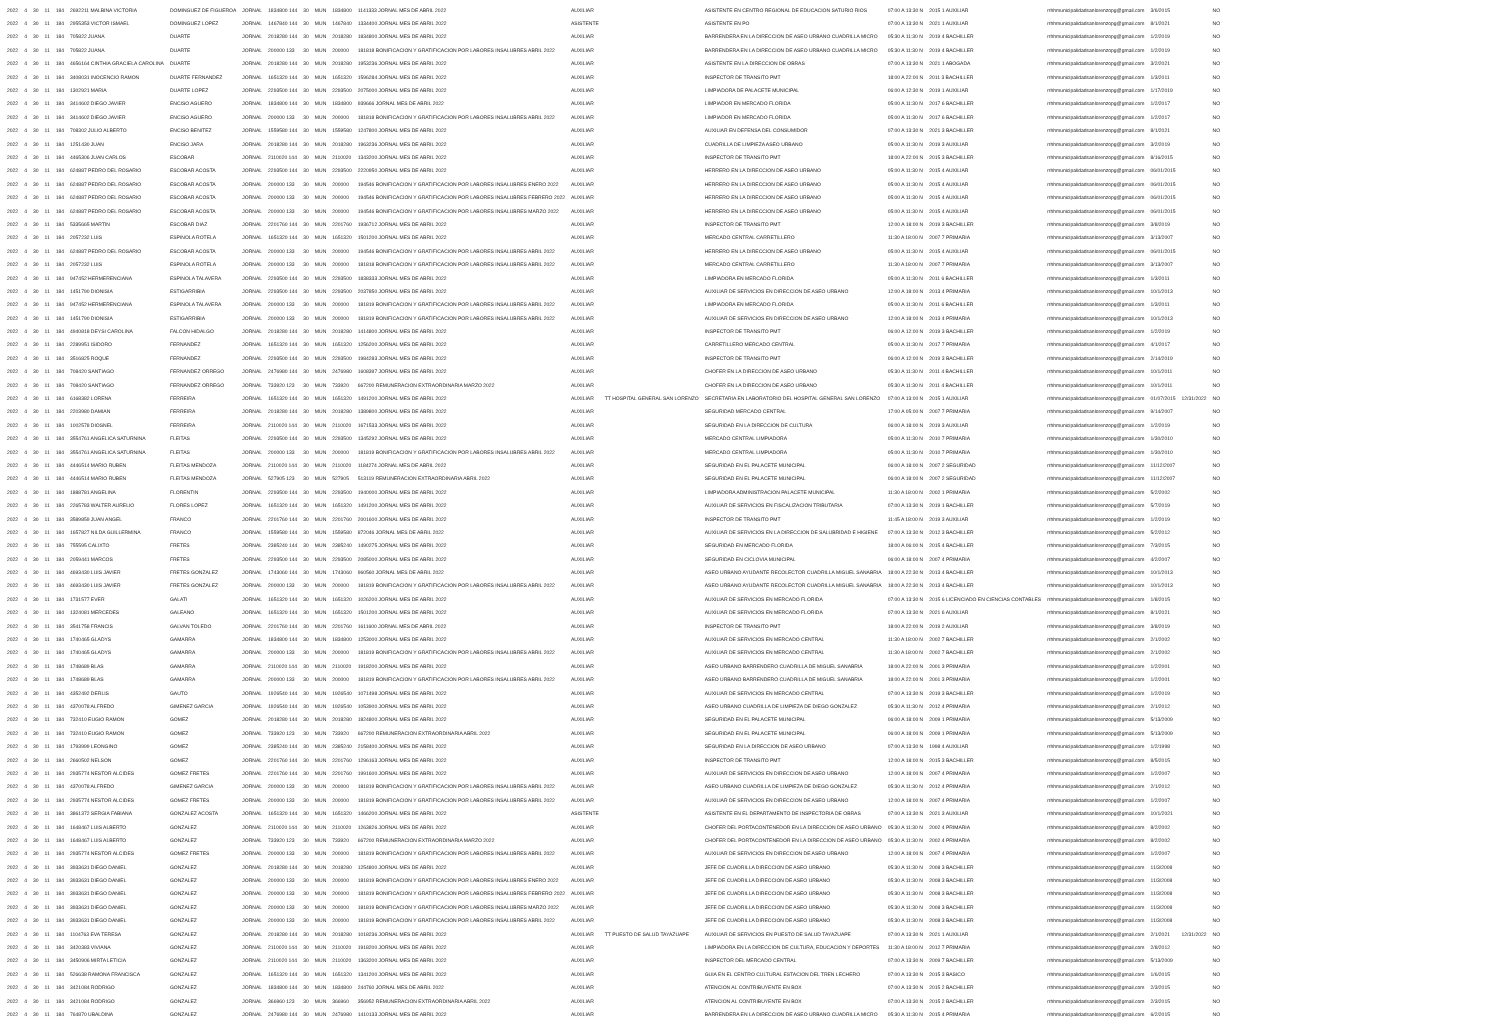| 2022 | 4 | 30 | 11 | 184 | 2692211 MALBINA VICTORIA | DOMINGUEZ DE FIGUEROA | JORNAL | 1834800 144 | 30 | MUN | 1834800 | 1141333 JORNAL MES DE ABRIL 2022 | AUXILIAR | | ASISTENTE EN CENTRO REGIONAL DE EDUCACION SATURIO RIOS | 07:00 A 13:30 N | 2015 1 AUXILIAR | rrhhmunicipalidadsanlorenzopg@gmail.com | 3/6/2015 | | NO |
| 2022 | 4 | 30 | 11 | 184 | 2955353 VICTOR ISMAEL | DOMINGUEZ LOPEZ | JORNAL | 1467840 144 | 30 | MUN | 1467840 | 1334400 JORNAL MES DE ABRIL 2022 | ASISTENTE | | ASISTENTE EN PO | 07:00 A 13:30 N | 2021 1 AUXILIAR | rrhhmunicipalidadsanlorenzopg@gmail.com | 8/1/2021 | | NO |
| 2022 | 4 | 30 | 11 | 184 | 705822 JUANA | DUARTE | JORNAL | 2018280 144 | 30 | MUN | 2018280 | 1834800 JORNAL MES DE ABRIL 2022 | AUXILIAR | | BARRENDERA EN LA DIRECCION DE ASEO URBANO CUADRILLA MICRO | 05:30 A 11:30 N | 2019 4 BACHILLER | rrhhmunicipalidadsanlorenzopg@gmail.com | 1/2/2019 | | NO |
| 2022 | 4 | 30 | 11 | 184 | 705822 JUANA | DUARTE | JORNAL | 200000 133 | 30 | MUN | 200000 | 181818 BONIFICACION Y GRATIFICACION POR LABORES INSALUBRES ABRIL 2022 | AUXILIAR | | BARRENDERA EN LA DIRECCION DE ASEO URBANO CUADRILLA MICRO | 05:30 A 11:30 N | 2019 4 BACHILLER | rrhhmunicipalidadsanlorenzopg@gmail.com | 1/2/2019 | | NO |
| 2022 | 4 | 30 | 11 | 184 | 4656164 CINTHIA GRACIELA CAROLINA | DUARTE | JORNAL | 2018280 144 | 30 | MUN | 2018280 | 1953236 JORNAL MES DE ABRIL 2022 | AUXILIAR | | ASISTENTE EN LA DIRECCION DE OBRAS | 07:00 A 13:30 N | 2021 1 ABOGADA | rrhhmunicipalidadsanlorenzopg@gmail.com | 3/2/2021 | | NO |
| 2022 | 4 | 30 | 11 | 184 | 3408031 INOCENCIO RAMON | DUARTE FERNANDEZ | JORNAL | 1651320 144 | 30 | MUN | 1651320 | 1596284 JORNAL MES DE ABRIL 2022 | AUXILIAR | | INSPECTOR DE TRANSITO PMT | 18:00 A 22:00 N | 2011 3 BACHILLER | rrhhmunicipalidadsanlorenzopg@gmail.com | 1/3/2011 | | NO |
| 2022 | 4 | 30 | 11 | 184 | 1302921 MARIA | DUARTE LOPEZ | JORNAL | 2293500 144 | 30 | MUN | 2293500 | 2075000 JORNAL MES DE ABRIL 2022 | AUXILIAR | | LIMPIADORA DE PALACETE MUNICIPAL | 06:00 A 12:30 N | 2019 1 AUXILIAR | rrhhmunicipalidadsanlorenzopg@gmail.com | 1/17/2019 | | NO |
| 2022 | 4 | 30 | 11 | 184 | 3414602 DIEGO JAVIER | ENCISO AGUERO | JORNAL | 1834800 144 | 30 | MUN | 1834800 | 939666 JORNAL MES DE ABRIL 2022 | AUXILIAR | | LIMPIADOR EN MERCADO FLORIDA | 05:00 A 11:30 N | 2017 6 BACHILLER | rrhhmunicipalidadsanlorenzopg@gmail.com | 1/2/2017 | | NO |
| 2022 | 4 | 30 | 11 | 184 | 3414602 DIEGO JAVIER | ENCISO AGUERO | JORNAL | 200000 133 | 30 | MUN | 200000 | 181818 BONIFICACION Y GRATIFICACION POR LABORES INSALUBRES ABRIL 2022 | AUXILIAR | | LIMPIADOR EN MERCADO FLORIDA | 05:00 A 11:30 N | 2017 6 BACHILLER | rrhhmunicipalidadsanlorenzopg@gmail.com | 1/2/2017 | | NO |
| 2022 | 4 | 30 | 11 | 184 | 708302 JULIO ALBERTO | ENCISO BENITEZ | JORNAL | 1559580 144 | 30 | MUN | 1559580 | 1247800 JORNAL MES DE ABRIL 2022 | AUXILIAR | | AUXILIAR EN DEFENSA DEL CONSUMIDOR | 07:00 A 13:30 N | 2021 3 BACHILLER | rrhhmunicipalidadsanlorenzopg@gmail.com | 8/1/2021 | | NO |
| 2022 | 4 | 30 | 11 | 184 | 1251430 JUAN | ENCISO JARA | JORNAL | 2018280 144 | 30 | MUN | 2018280 | 1963236 JORNAL MES DE ABRIL 2022 | AUXILIAR | | CUADRILLA DE LIMPIEZA ASEO URBANO | 05:00 A 11:30 N | 2019 3 AUXILIAR | rrhhmunicipalidadsanlorenzopg@gmail.com | 3/2/2019 | | NO |
| 2022 | 4 | 30 | 11 | 184 | 4465306 JUAN CARLOS | ESCOBAR | JORNAL | 2110020 144 | 30 | MUN | 2110020 | 1343200 JORNAL MES DE ABRIL 2022 | AUXILIAR | | INSPECTOR DE TRANSITO PMT | 18:00 A 22:00 N | 2015 3 BACHILLER | rrhhmunicipalidadsanlorenzopg@gmail.com | 8/16/2015 | | NO |
| 2022 | 4 | 30 | 11 | 184 | 624887 PEDRO DEL ROSARIO | ESCOBAR ACOSTA | JORNAL | 2293500 144 | 30 | MUN | 2293500 | 2220950 JORNAL MES DE ABRIL 2022 | AUXILIAR | | HERRERO EN LA DIRECCION DE ASEO URBANO | 05:00 A 11:30 N | 2015 4 AUXILIAR | rrhhmunicipalidadsanlorenzopg@gmail.com | 06/01/2015 | | NO |
| 2022 | 4 | 30 | 11 | 184 | 624887 PEDRO DEL ROSARIO | ESCOBAR ACOSTA | JORNAL | 200000 133 | 30 | MUN | 200000 | 194546 BONIFICACION Y GRATIFICACION POR LABORES INSALUBRES ENERO 2022 | AUXILIAR | | HERRERO EN LA DIRECCION DE ASEO URBANO | 05:00 A 11:30 N | 2015 4 AUXILIAR | rrhhmunicipalidadsanlorenzopg@gmail.com | 06/01/2015 | | NO |
| 2022 | 4 | 30 | 11 | 184 | 624887 PEDRO DEL ROSARIO | ESCOBAR ACOSTA | JORNAL | 200000 133 | 30 | MUN | 200000 | 194546 BONIFICACION Y GRATIFICACION POR LABORES INSALUBRES FEBRERO 2022 | AUXILIAR | | HERRERO EN LA DIRECCION DE ASEO URBANO | 05:00 A 11:30 N | 2015 4 AUXILIAR | rrhhmunicipalidadsanlorenzopg@gmail.com | 06/01/2015 | | NO |
| 2022 | 4 | 30 | 11 | 184 | 624887 PEDRO DEL ROSARIO | ESCOBAR ACOSTA | JORNAL | 200000 133 | 30 | MUN | 200000 | 194546 BONIFICACION Y GRATIFICACION POR LABORES INSALUBRES MARZO 2022 | AUXILIAR | | HERRERO EN LA DIRECCION DE ASEO URBANO | 05:00 A 11:30 N | 2015 4 AUXILIAR | rrhhmunicipalidadsanlorenzopg@gmail.com | 06/01/2015 | | NO |
| 2022 | 4 | 30 | 11 | 184 | 5335665 MARTIN | ESCOBAR DIAZ | JORNAL | 2201760 144 | 30 | MUN | 2201760 | 1936712 JORNAL MES DE ABRIL 2022 | AUXILIAR | | INSPECTOR DE TRANSITO PMT | 12:00 A 18:00 N | 2019 3 BACHILLER | rrhhmunicipalidadsanlorenzopg@gmail.com | 3/8/2019 | | NO |
| 2022 | 4 | 30 | 11 | 184 | 2057232 LUIS | ESPINOLA ROTELA | JORNAL | 1651320 144 | 30 | MUN | 1651320 | 1501200 JORNAL MES DE ABRIL 2022 | AUXILIAR | | MERCADO CENTRAL CARRETILLERO | 11:30 A 18:00 N | 2007 7 PRIMARIA | rrhhmunicipalidadsanlorenzopg@gmail.com | 3/13/2007 | | NO |
| 2022 | 4 | 30 | 11 | 184 | 624887 PEDRO DEL ROSARIO | ESCOBAR ACOSTA | JORNAL | 200000 133 | 30 | MUN | 200000 | 194546 BONIFICACION Y GRATIFICACION POR LABORES INSALUBRES ABRIL 2022 | AUXILIAR | | HERRERO EN LA DIRECCION DE ASEO URBANO | 05:00 A 11:30 N | 2015 4 AUXILIAR | rrhhmunicipalidadsanlorenzopg@gmail.com | 06/01/2015 | | NO |
| 2022 | 4 | 30 | 11 | 184 | 2057232 LUIS | ESPINOLA ROTELA | JORNAL | 200000 133 | 30 | MUN | 200000 | 181818 BONIFICACION Y GRATIFICACION POR LABORES INSALUBRES ABRIL 2022 | AUXILIAR | | MERCADO CENTRAL CARRETILLERO | 11:30 A 18:00 N | 2007 7 PRIMARIA | rrhhmunicipalidadsanlorenzopg@gmail.com | 3/13/2007 | | NO |
| 2022 | 4 | 30 | 11 | 184 | 947452 HERMERENCIANA | ESPINOLA TALAVERA | JORNAL | 2293500 144 | 30 | MUN | 2293500 | 1838333 JORNAL MES DE ABRIL 2022 | AUXILIAR | | LIMPIADORA EN MERCADO FLORIDA | 05:00 A 11:30 N | 2011 6 BACHILLER | rrhhmunicipalidadsanlorenzopg@gmail.com | 1/3/2011 | | NO |
| 2022 | 4 | 30 | 11 | 184 | 1451790 DIONISIA | ESTIGARRIBIA | JORNAL | 2293500 144 | 30 | MUN | 2293500 | 2037850 JORNAL MES DE ABRIL 2022 | AUXILIAR | | AUXILIAR DE SERVICIOS EN DIRECCION DE ASEO URBANO | 12:00 A 18:00 N | 2013 4 PRIMARIA | rrhhmunicipalidadsanlorenzopg@gmail.com | 10/1/2013 | | NO |
| 2022 | 4 | 30 | 11 | 184 | 947452 HERMERENCIANA | ESPINOLA TALAVERA | JORNAL | 200000 133 | 30 | MUN | 200000 | 181819 BONIFICACION Y GRATIFICACION POR LABORES INSALUBRES ABRIL 2022 | AUXILIAR | | LIMPIADORA EN MERCADO FLORIDA | 05:00 A 11:30 N | 2011 6 BACHILLER | rrhhmunicipalidadsanlorenzopg@gmail.com | 1/3/2011 | | NO |
| 2022 | 4 | 30 | 11 | 184 | 1451790 DIONISIA | ESTIGARRIBIA | JORNAL | 200000 133 | 30 | MUN | 200000 | 181819 BONIFICACION Y GRATIFICACION POR LABORES INSALUBRES ABRIL 2022 | AUXILIAR | | AUXILIAR DE SERVICIOS EN DIRECCION DE ASEO URBANO | 12:00 A 18:00 N | 2013 4 PRIMARIA | rrhhmunicipalidadsanlorenzopg@gmail.com | 10/1/2013 | | NO |
| 2022 | 4 | 30 | 11 | 184 | 4940818 DEYSI CAROLINA | FALCON HIDALGO | JORNAL | 2018280 144 | 30 | MUN | 2018280 | 1414800 JORNAL MES DE ABRIL 2022 | AUXILIAR | | INSPECTOR DE TRANSITO PMT | 06:00 A 12:00 N | 2019 3 BACHILLER | rrhhmunicipalidadsanlorenzopg@gmail.com | 1/2/2019 | | NO |
| 2022 | 4 | 30 | 11 | 184 | 2289951 ISIDORO | FERNANDEZ | JORNAL | 1651320 144 | 30 | MUN | 1651320 | 1256200 JORNAL MES DE ABRIL 2022 | AUXILIAR | | CARRETILLERO MERCADO CENTRAL | 05:00 A 11:30 N | 2017 7 PRIMARIA | rrhhmunicipalidadsanlorenzopg@gmail.com | 4/1/2017 | | NO |
| 2022 | 4 | 30 | 11 | 184 | 3516825 ROQUE | FERNANDEZ | JORNAL | 2293500 144 | 30 | MUN | 2293500 | 1984283 JORNAL MES DE ABRIL 2022 | AUXILIAR | | INSPECTOR DE TRANSITO PMT | 06:00 A 12:00 N | 2019 3 BACHILLER | rrhhmunicipalidadsanlorenzopg@gmail.com | 2/14/2019 | | NO |
| 2022 | 4 | 30 | 11 | 184 | 708420 SANTIAGO | FERNANDEZ ORREGO | JORNAL | 2476980 144 | 30 | MUN | 2476980 | 1608397 JORNAL MES DE ABRIL 2022 | AUXILIAR | | CHOFER EN LA DIRECCION DE ASEO URBANO | 05:30 A 11:30 N | 2011 4 BACHILLER | rrhhmunicipalidadsanlorenzopg@gmail.com | 10/1/2011 | | NO |
| 2022 | 4 | 30 | 11 | 184 | 708420 SANTIAGO | FERNANDEZ ORREGO | JORNAL | 733920 123 | 30 | MUN | 733920 | 667200 REMUNERACION EXTRAORDINARIA MARZO 2022 | AUXILIAR | | CHOFER EN LA DIRECCION DE ASEO URBANO | 05:30 A 11:30 N | 2011 4 BACHILLER | rrhhmunicipalidadsanlorenzopg@gmail.com | 10/1/2011 | | NO |
| 2022 | 4 | 30 | 11 | 184 | 6168382 LORENA | FERREIRA | JORNAL | 1651320 144 | 30 | MUN | 1651320 | 1491200 JORNAL MES DE ABRIL 2022 | AUXILIAR | TT HOSPITAL GENERAL SAN LORENZO | SECRETARIA EN LABORATORIO DEL HOSPITAL GENERAL SAN LORENZO | 07:00 A 13:00 N | 2015 1 AUXILIAR | rrhhmunicipalidadsanlorenzopg@gmail.com | 01/07/2015 | 12/31/2022 | NO |
| 2022 | 4 | 30 | 11 | 184 | 2203980 DAMIAN | FERREIRA | JORNAL | 2018280 144 | 30 | MUN | 2018280 | 1389800 JORNAL MES DE ABRIL 2022 | AUXILIAR | | SEGURIDAD MERCADO CENTRAL | 17:00 A 05:00 N | 2007 7 PRIMARIA | rrhhmunicipalidadsanlorenzopg@gmail.com | 9/14/2007 | | NO |
| 2022 | 4 | 30 | 11 | 184 | 1002578 DIOSNEL | FERREIRA | JORNAL | 2110020 144 | 30 | MUN | 2110020 | 1671533 JORNAL MES DE ABRIL 2022 | AUXILIAR | | SEGURIDAD EN LA DIRECCION DE CULTURA | 06:00 A 18:00 N | 2019 3 AUXILIAR | rrhhmunicipalidadsanlorenzopg@gmail.com | 1/2/2019 | | NO |
| 2022 | 4 | 30 | 11 | 184 | 3554761 ANGELICA SATURNINA | FLEITAS | JORNAL | 2293500 144 | 30 | MUN | 2293500 | 1345292 JORNAL MES DE ABRIL 2022 | AUXILIAR | | MERCADO CENTRAL LIMPIADORA | 05:00 A 11:30 N | 2010 7 PRIMARIA | rrhhmunicipalidadsanlorenzopg@gmail.com | 1/30/2010 | | NO |
| 2022 | 4 | 30 | 11 | 184 | 3554761 ANGELICA SATURNINA | FLEITAS | JORNAL | 200000 133 | 30 | MUN | 200000 | 181819 BONIFICACION Y GRATIFICACION POR LABORES INSALUBRES ABRIL 2022 | AUXILIAR | | MERCADO CENTRAL LIMPIADORA | 05:00 A 11:30 N | 2010 7 PRIMARIA | rrhhmunicipalidadsanlorenzopg@gmail.com | 1/30/2010 | | NO |
| 2022 | 4 | 30 | 11 | 184 | 4446514 MARIO RUBEN | FLEITAS MENDOZA | JORNAL | 2110020 144 | 30 | MUN | 2110020 | 1184274 JORNAL MES DE ABRIL 2022 | AUXILIAR | | SEGURIDAD EN EL PALACETE MUNICIPAL | 06:00 A 18:00 N | 2007 2 SEGURIDAD | rrhhmunicipalidadsanlorenzopg@gmail.com | 11/12/2007 | | NO |
| 2022 | 4 | 30 | 11 | 184 | 4446514 MARIO RUBEN | FLEITAS MENDOZA | JORNAL | 527905 123 | 30 | MUN | 527905 | 513119 REMUNERACION EXTRAORDINARIA ABRIL 2022 | AUXILIAR | | SEGURIDAD EN EL PALACETE MUNICIPAL | 06:00 A 18:00 N | 2007 2 SEGURIDAD | rrhhmunicipalidadsanlorenzopg@gmail.com | 11/12/2007 | | NO |
| 2022 | 4 | 30 | 11 | 184 | 1888781 ANGELINA | FLORENTIN | JORNAL | 2293500 144 | 30 | MUN | 2293500 | 1940000 JORNAL MES DE ABRIL 2022 | AUXILIAR | | LIMPIADORA ADMINISTRACION PALACETE MUNICIPAL | 11:30 A 18:00 N | 2002 1 PRIMARIA | rrhhmunicipalidadsanlorenzopg@gmail.com | 5/2/2002 | | NO |
| 2022 | 4 | 30 | 11 | 184 | 2265783 WALTER AURELIO | FLORES LOPEZ | JORNAL | 1651320 144 | 30 | MUN | 1651320 | 1491200 JORNAL MES DE ABRIL 2022 | AUXILIAR | | AUXILIAR DE SERVICIOS EN FISCALIZACION TRIBUTARIA | 07:00 A 13:30 N | 2019 1 BACHILLER | rrhhmunicipalidadsanlorenzopg@gmail.com | 5/7/2019 | | NO |
| 2022 | 4 | 30 | 11 | 184 | 3589859 JUAN ANGEL | FRANCO | JORNAL | 2201760 144 | 30 | MUN | 2201760 | 2001600 JORNAL MES DE ABRIL 2022 | AUXILIAR | | INSPECTOR DE TRANSITO PMT | 11:45 A 18:00 N | 2019 3 AUXILIAR | rrhhmunicipalidadsanlorenzopg@gmail.com | 1/2/2019 | | NO |
| 2022 | 4 | 30 | 11 | 184 | 1657827 NILDA GUILLERMINA | FRANCO | JORNAL | 1559580 144 | 30 | MUN | 1559580 | 872046 JORNAL MES DE ABRIL 2022 | AUXILIAR | | AUXILIAR DE SERVICIOS EN LA DIRECCION DE SALUBRIDAD E HIGIENE | 07:00 A 13:30 N | 2012 3 BACHILLER | rrhhmunicipalidadsanlorenzopg@gmail.com | 5/2/2012 | | NO |
| 2022 | 4 | 30 | 11 | 184 | 755595 CALIXTO | FRETES | JORNAL | 2385240 144 | 30 | MUN | 2385240 | 1490275 JORNAL MES DE ABRIL 2022 | AUXILIAR | | SEGURIDAD EN MERCADO FLORIDA | 18:00 A 06:00 N | 2015 4 BACHILLER | rrhhmunicipalidadsanlorenzopg@gmail.com | 7/3/2015 | | NO |
| 2022 | 4 | 30 | 11 | 184 | 2059441 MARCOS | FRETES | JORNAL | 2293500 144 | 30 | MUN | 2293500 | 2085000 JORNAL MES DE ABRIL 2022 | AUXILIAR | | SEGURIDAD EN CICLOVIA MUNICIPAL | 06:00 A 18:00 N | 2007 4 PRIMARIA | rrhhmunicipalidadsanlorenzopg@gmail.com | 4/2/2007 | | NO |
| 2022 | 4 | 30 | 11 | 184 | 4693430 LUIS JAVIER | FRETES GONZALEZ | JORNAL | 1743060 144 | 30 | MUN | 1743060 | 960560 JORNAL MES DE ABRIL 2022 | AUXILIAR | | ASEO URBANO AYUDANTE RECOLECTOR CUADRILLA MIGUEL SANABRIA | 18:00 A 22:30 N | 2013 4 BACHILLER | rrhhmunicipalidadsanlorenzopg@gmail.com | 10/1/2013 | | NO |
| 2022 | 4 | 30 | 11 | 184 | 4693430 LUIS JAVIER | FRETES GONZALEZ | JORNAL | 200000 133 | 30 | MUN | 200000 | 181819 BONIFICACION Y GRATIFICACION POR LABORES INSALUBRES ABRIL 2022 | AUXILIAR | | ASEO URBANO AYUDANTE RECOLECTOR CUADRILLA MIGUEL SANABRIA | 18:00 A 22:30 N | 2013 4 BACHILLER | rrhhmunicipalidadsanlorenzopg@gmail.com | 10/1/2013 | | NO |
| 2022 | 4 | 30 | 11 | 184 | 1731577 EVER | GALATI | JORNAL | 1651320 144 | 30 | MUN | 1651320 | 1026200 JORNAL MES DE ABRIL 2022 | AUXILIAR | | AUXILIAR DE SERVICIOS EN MERCADO FLORIDA | 07:00 A 13:30 N | 2015 6 LICENCIADO EN CIENCIAS CONTABLES | rrhhmunicipalidadsanlorenzopg@gmail.com | 1/8/2015 | | NO |
| 2022 | 4 | 30 | 11 | 184 | 1324081 MERCEDES | GALEANO | JORNAL | 1651320 144 | 30 | MUN | 1651320 | 1501200 JORNAL MES DE ABRIL 2022 | AUXILIAR | | AUXILIAR DE SERVICIOS EN MERCADO FLORIDA | 07:00 A 13:30 N | 2021 6 AUXILIAR | rrhhmunicipalidadsanlorenzopg@gmail.com | 8/1/2021 | | NO |
| 2022 | 4 | 30 | 11 | 184 | 3541758 FRANCIS | GALVAN TOLEDO | JORNAL | 2201760 144 | 30 | MUN | 2201760 | 1611600 JORNAL MES DE ABRIL 2022 | AUXILIAR | | INSPECTOR DE TRANSITO PMT | 18:00 A 22:00 N | 2019 2 AUXILIAR | rrhhmunicipalidadsanlorenzopg@gmail.com | 3/8/2019 | | NO |
| 2022 | 4 | 30 | 11 | 184 | 1740465 GLADYS | GAMARRA | JORNAL | 1834800 144 | 30 | MUN | 1834800 | 1253000 JORNAL MES DE ABRIL 2022 | AUXILIAR | | AUXILIAR DE SERVICIOS EN MERCADO CENTRAL | 11:30 A 18:00 N | 2002 7 BACHILLER | rrhhmunicipalidadsanlorenzopg@gmail.com | 2/1/2002 | | NO |
| 2022 | 4 | 30 | 11 | 184 | 1740465 GLADYS | GAMARRA | JORNAL | 200000 133 | 30 | MUN | 200000 | 181819 BONIFICACION Y GRATIFICACION POR LABORES INSALUBRES ABRIL 2022 | AUXILIAR | | AUXILIAR DE SERVICIOS EN MERCADO CENTRAL | 11:30 A 18:00 N | 2002 7 BACHILLER | rrhhmunicipalidadsanlorenzopg@gmail.com | 2/1/2002 | | NO |
| 2022 | 4 | 30 | 11 | 184 | 1748689 BLAS | GAMARRA | JORNAL | 2110020 144 | 30 | MUN | 2110020 | 1918200 JORNAL MES DE ABRIL 2022 | AUXILIAR | | ASEO URBANO BARRENDERO CUADRILLA DE MIGUEL SANABRIA | 18:00 A 22:00 N | 2001 3 PRIMARIA | rrhhmunicipalidadsanlorenzopg@gmail.com | 1/2/2001 | | NO |
| 2022 | 4 | 30 | 11 | 184 | 1748689 BLAS | GAMARRA | JORNAL | 200000 133 | 30 | MUN | 200000 | 181819 BONIFICACION Y GRATIFICACION POR LABORES INSALUBRES ABRIL 2022 | AUXILIAR | | ASEO URBANO BARRENDERO CUADRILLA DE MIGUEL SANABRIA | 18:00 A 22:00 N | 2001 3 PRIMARIA | rrhhmunicipalidadsanlorenzopg@gmail.com | 1/2/2001 | | NO |
| 2022 | 4 | 30 | 11 | 184 | 4352492 DERLIS | GAUTO | JORNAL | 1926540 144 | 30 | MUN | 1926540 | 1071498 JORNAL MES DE ABRIL 2022 | AUXILIAR | | AUXILIAR DE SERVICIOS EN MERCADO CENTRAL | 07:00 A 13:30 N | 2019 3 BACHILLER | rrhhmunicipalidadsanlorenzopg@gmail.com | 1/2/2019 | | NO |
| 2022 | 4 | 30 | 11 | 184 | 4370078 ALFREDO | GIMENEZ GARCIA | JORNAL | 1926540 144 | 30 | MUN | 1926540 | 1053900 JORNAL MES DE ABRIL 2022 | AUXILIAR | | ASEO URBANO CUADRILLA DE LIMPIEZA DE DIEGO GONZALEZ | 05:30 A 11:30 N | 2012 4 PRIMARIA | rrhhmunicipalidadsanlorenzopg@gmail.com | 2/1/2012 | | NO |
| 2022 | 4 | 30 | 11 | 184 | 732410 EUGIO RAMON | GOMEZ | JORNAL | 2018280 144 | 30 | MUN | 2018280 | 1824800 JORNAL MES DE ABRIL 2022 | AUXILIAR | | SEGURIDAD EN EL PALACETE MUNICIPAL | 06:00 A 18:00 N | 2009 1 PRIMARIA | rrhhmunicipalidadsanlorenzopg@gmail.com | 5/13/2009 | | NO |
| 2022 | 4 | 30 | 11 | 184 | 732410 EUGIO RAMON | GOMEZ | JORNAL | 733920 123 | 30 | MUN | 733920 | 667200 REMUNERACION EXTRAORDINARIA ABRIL 2022 | AUXILIAR | | SEGURIDAD EN EL PALACETE MUNICIPAL | 06:00 A 18:00 N | 2009 1 PRIMARIA | rrhhmunicipalidadsanlorenzopg@gmail.com | 5/13/2009 | | NO |
| 2022 | 4 | 30 | 11 | 184 | 1793999 LEONGINO | GOMEZ | JORNAL | 2385240 144 | 30 | MUN | 2385240 | 2158400 JORNAL MES DE ABRIL 2022 | AUXILIAR | | SEGURIDAD EN LA DIRECCION DE ASEO URBANO | 07:00 A 13:30 N | 1998 4 AUXILIAR | rrhhmunicipalidadsanlorenzopg@gmail.com | 1/2/1998 | | NO |
| 2022 | 4 | 30 | 11 | 184 | 2660502 NELSON | GOMEZ | JORNAL | 2201760 144 | 30 | MUN | 2201760 | 1296163 JORNAL MES DE ABRIL 2022 | AUXILIAR | | INSPECTOR DE TRANSITO PMT | 12:00 A 18:00 N | 2015 3 BACHILLER | rrhhmunicipalidadsanlorenzopg@gmail.com | 8/5/2015 | | NO |
| 2022 | 4 | 30 | 11 | 184 | 2935774 NESTOR ALCIDES | GOMEZ FRETES | JORNAL | 2201760 144 | 30 | MUN | 2201760 | 1991600 JORNAL MES DE ABRIL 2022 | AUXILIAR | | AUXILIAR DE SERVICIOS EN DIRECCION DE ASEO URBANO | 12:00 A 18:00 N | 2007 4 PRIMARIA | rrhhmunicipalidadsanlorenzopg@gmail.com | 1/2/2007 | | NO |
| 2022 | 4 | 30 | 11 | 184 | 4370078 ALFREDO | GIMENEZ GARCIA | JORNAL | 200000 133 | 30 | MUN | 200000 | 181819 BONIFICACION Y GRATIFICACION POR LABORES INSALUBRES ABRIL 2022 | AUXILIAR | | ASEO URBANO CUADRILLA DE LIMPIEZA DE DIEGO GONZALEZ | 05:30 A 11:30 N | 2012 4 PRIMARIA | rrhhmunicipalidadsanlorenzopg@gmail.com | 2/1/2012 | | NO |
| 2022 | 4 | 30 | 11 | 184 | 2935774 NESTOR ALCIDES | GOMEZ FRETES | JORNAL | 200000 133 | 30 | MUN | 200000 | 181819 BONIFICACION Y GRATIFICACION POR LABORES INSALUBRES ABRIL 2022 | AUXILIAR | | AUXILIAR DE SERVICIOS EN DIRECCION DE ASEO URBANO | 12:00 A 18:00 N | 2007 4 PRIMARIA | rrhhmunicipalidadsanlorenzopg@gmail.com | 1/2/2007 | | NO |
| 2022 | 4 | 30 | 11 | 184 | 3861372 SERGIA FABIANA | GONZALEZ ACOSTA | JORNAL | 1651320 144 | 30 | MUN | 1651320 | 1466200 JORNAL MES DE ABRIL 2022 | ASISTENTE | | ASISTENTE EN EL DEPARTAMENTO DE INSPECTORIA DE OBRAS | 07:00 A 13:30 N | 2021 3 AUXILIAR | rrhhmunicipalidadsanlorenzopg@gmail.com | 10/1/2021 | | NO |
| 2022 | 4 | 30 | 11 | 184 | 1648467 LUIS ALBERTO | GONZALEZ | JORNAL | 2110020 144 | 30 | MUN | 2110020 | 1263826 JORNAL MES DE ABRIL 2022 | AUXILIAR | | CHOFER DEL PORTACONTENEDOR EN LA DIRECCION DE ASEO URBANO | 05:30 A 11:30 N | 2002 4 PRIMARIA | rrhhmunicipalidadsanlorenzopg@gmail.com | 8/2/2002 | | NO |
| 2022 | 4 | 30 | 11 | 184 | 1648467 LUIS ALBERTO | GONZALEZ | JORNAL | 733920 123 | 30 | MUN | 733920 | 667200 REMUNERACION EXTRAORDINARIA MARZO 2022 | AUXILIAR | | CHOFER DEL PORTACONTENEDOR EN LA DIRECCION DE ASEO URBANO | 05:30 A 11:30 N | 2002 4 PRIMARIA | rrhhmunicipalidadsanlorenzopg@gmail.com | 8/2/2002 | | NO |
| 2022 | 4 | 30 | 11 | 184 | 2935774 NESTOR ALCIDES | GOMEZ FRETES | JORNAL | 200000 133 | 30 | MUN | 200000 | 181819 BONIFICACION Y GRATIFICACION POR LABORES INSALUBRES ABRIL 2022 | AUXILIAR | | AUXILIAR DE SERVICIOS EN DIRECCION DE ASEO URBANO | 12:00 A 18:00 N | 2007 4 PRIMARIA | rrhhmunicipalidadsanlorenzopg@gmail.com | 1/2/2007 | | NO |
| 2022 | 4 | 30 | 11 | 184 | 3933631 DIEGO DANIEL | GONZALEZ | JORNAL | 2018280 144 | 30 | MUN | 2018280 | 1254800 JORNAL MES DE ABRIL 2022 | AUXILIAR | | JEFE DE CUADRILLA DIRECCION DE ASEO URBANO | 05:30 A 11:30 N | 2008 3 BACHILLER | rrhhmunicipalidadsanlorenzopg@gmail.com | 11/3/2008 | | NO |
| 2022 | 4 | 30 | 11 | 184 | 3933631 DIEGO DANIEL | GONZALEZ | JORNAL | 200000 133 | 30 | MUN | 200000 | 181819 BONIFICACION Y GRATIFICACION POR LABORES INSALUBRES ENERO 2022 | AUXILIAR | | JEFE DE CUADRILLA DIRECCION DE ASEO URBANO | 05:30 A 11:30 N | 2008 3 BACHILLER | rrhhmunicipalidadsanlorenzopg@gmail.com | 11/3/2008 | | NO |
| 2022 | 4 | 30 | 11 | 184 | 3933631 DIEGO DANIEL | GONZALEZ | JORNAL | 200000 133 | 30 | MUN | 200000 | 181819 BONIFICACION Y GRATIFICACION POR LABORES INSALUBRES FEBRERO 2022 | AUXILIAR | | JEFE DE CUADRILLA DIRECCION DE ASEO URBANO | 05:30 A 11:30 N | 2008 3 BACHILLER | rrhhmunicipalidadsanlorenzopg@gmail.com | 11/3/2008 | | NO |
| 2022 | 4 | 30 | 11 | 184 | 3933631 DIEGO DANIEL | GONZALEZ | JORNAL | 200000 133 | 30 | MUN | 200000 | 181819 BONIFICACION Y GRATIFICACION POR LABORES INSALUBRES MARZO 2022 | AUXILIAR | | JEFE DE CUADRILLA DIRECCION DE ASEO URBANO | 05:30 A 11:30 N | 2008 3 BACHILLER | rrhhmunicipalidadsanlorenzopg@gmail.com | 11/3/2008 | | NO |
| 2022 | 4 | 30 | 11 | 184 | 3933631 DIEGO DANIEL | GONZALEZ | JORNAL | 200000 133 | 30 | MUN | 200000 | 181819 BONIFICACION Y GRATIFICACION POR LABORES INSALUBRES ABRIL 2022 | AUXILIAR | | JEFE DE CUADRILLA DIRECCION DE ASEO URBANO | 05:30 A 11:30 N | 2008 3 BACHILLER | rrhhmunicipalidadsanlorenzopg@gmail.com | 11/3/2008 | | NO |
| 2022 | 4 | 30 | 11 | 184 | 1104763 EVA TERESA | GONZALEZ | JORNAL | 2018280 144 | 30 | MUN | 2018280 | 1018236 JORNAL MES DE ABRIL 2022 | AUXILIAR | TT PUESTO DE SALUD TAYAZUAPE | AUXILIAR DE SERVICIOS EN PUESTO DE SALUD TAYAZUAPE | 07:00 A 13:30 N | 2021 1 AUXILIAR | rrhhmunicipalidadsanlorenzopg@gmail.com | 2/1/2021 | 12/31/2022 | NO |
| 2022 | 4 | 30 | 11 | 184 | 3420383 VIVIANA | GONZALEZ | JORNAL | 2110020 144 | 30 | MUN | 2110020 | 1918200 JORNAL MES DE ABRIL 2022 | AUXILIAR | | LIMPIADORA EN LA DIRECCION DE CULTURA, EDUCACION Y DEPORTES | 11:30 A 18:00 N | 2012 7 PRIMARIA | rrhhmunicipalidadsanlorenzopg@gmail.com | 2/8/2012 | | NO |
| 2022 | 4 | 30 | 11 | 184 | 3450906 MIRTA LETICIA | GONZALEZ | JORNAL | 2110020 144 | 30 | MUN | 2110020 | 1363200 JORNAL MES DE ABRIL 2022 | AUXILIAR | | INSPECTOR DEL MERCADO CENTRAL | 07:00 A 13:30 N | 2009 7 BACHILLER | rrhhmunicipalidadsanlorenzopg@gmail.com | 5/13/2009 | | NO |
| 2022 | 4 | 30 | 11 | 184 | 526638 RAMONA FRANCISCA | GONZALEZ | JORNAL | 1651320 144 | 30 | MUN | 1651320 | 1341200 JORNAL MES DE ABRIL 2022 | AUXILIAR | | GUIA EN EL CENTRO CULTURAL ESTACION DEL TREN LECHERO | 07:00 A 13:30 N | 2015 3 BASICO | rrhhmunicipalidadsanlorenzopg@gmail.com | 1/6/2015 | | NO |
| 2022 | 4 | 30 | 11 | 184 | 3421084 RODRIGO | GONZALEZ | JORNAL | 1834800 144 | 30 | MUN | 1834800 | 244760 JORNAL MES DE ABRIL 2022 | AUXILIAR | | ATENCION AL CONTRIBUYENTE EN BOX | 07:00 A 13:30 N | 2015 2 BACHILLER | rrhhmunicipalidadsanlorenzopg@gmail.com | 2/3/2015 | | NO |
| 2022 | 4 | 30 | 11 | 184 | 3421084 RODRIGO | GONZALEZ | JORNAL | 366960 123 | 30 | MUN | 366960 | 356952 REMUNERACION EXTRAORDINARIA ABRIL 2022 | AUXILIAR | | ATENCION AL CONTRIBUYENTE EN BOX | 07:00 A 13:30 N | 2015 2 BACHILLER | rrhhmunicipalidadsanlorenzopg@gmail.com | 2/3/2015 | | NO |
| 2022 | 4 | 30 | 11 | 184 | 764870 UBALDINA | GONZALEZ | JORNAL | 2476980 144 | 30 | MUN | 2476980 | 1410133 JORNAL MES DE ABRIL 2022 | AUXILIAR | | BARRENDERA EN LA DIRECCION DE ASEO URBANO CUADRILLA MICRO | 05:30 A 11:30 N | 2015 4 PRIMARIA | rrhhmunicipalidadsanlorenzopg@gmail.com | 6/2/2015 | | NO |